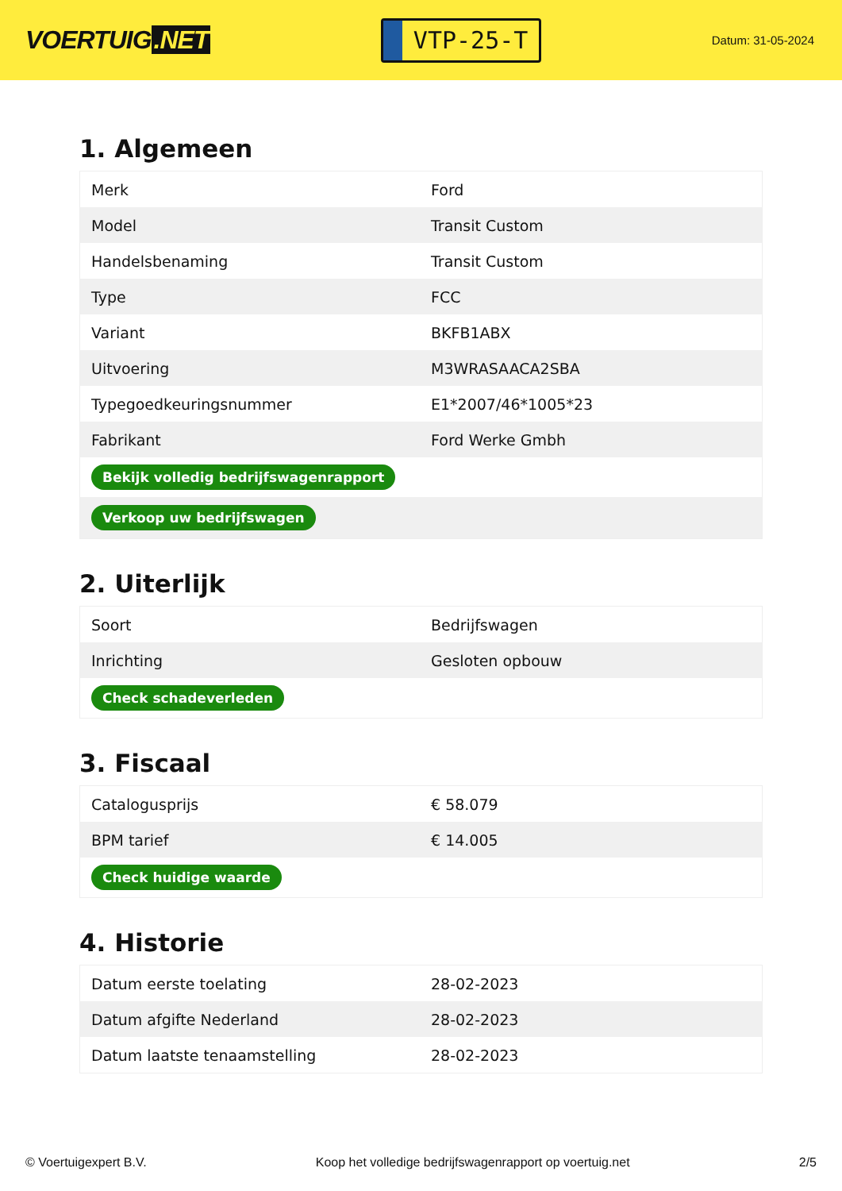VOERTUIG.NET
VTP-25-T
Datum: 31-05-2024
1. Algemeen
| Merk | Ford |
| Model | Transit Custom |
| Handelsbenaming | Transit Custom |
| Type | FCC |
| Variant | BKFB1ABX |
| Uitvoering | M3WRASAACA2SBA |
| Typegoedkeuringsnummer | E1*2007/46*1005*23 |
| Fabrikant | Ford Werke Gmbh |
| Bekijk volledig bedrijfswagenrapport | |
| Verkoop uw bedrijfswagen | |
2. Uiterlijk
| Soort | Bedrijfswagen |
| Inrichting | Gesloten opbouw |
| Check schadeverleden | |
3. Fiscaal
| Catalogusprijs | € 58.079 |
| BPM tarief | € 14.005 |
| Check huidige waarde | |
4. Historie
| Datum eerste toelating | 28-02-2023 |
| Datum afgifte Nederland | 28-02-2023 |
| Datum laatste tenaamstelling | 28-02-2023 |
© Voertuigexpert B.V. Koop het volledige bedrijfswagenrapport op voertuig.net 2/5